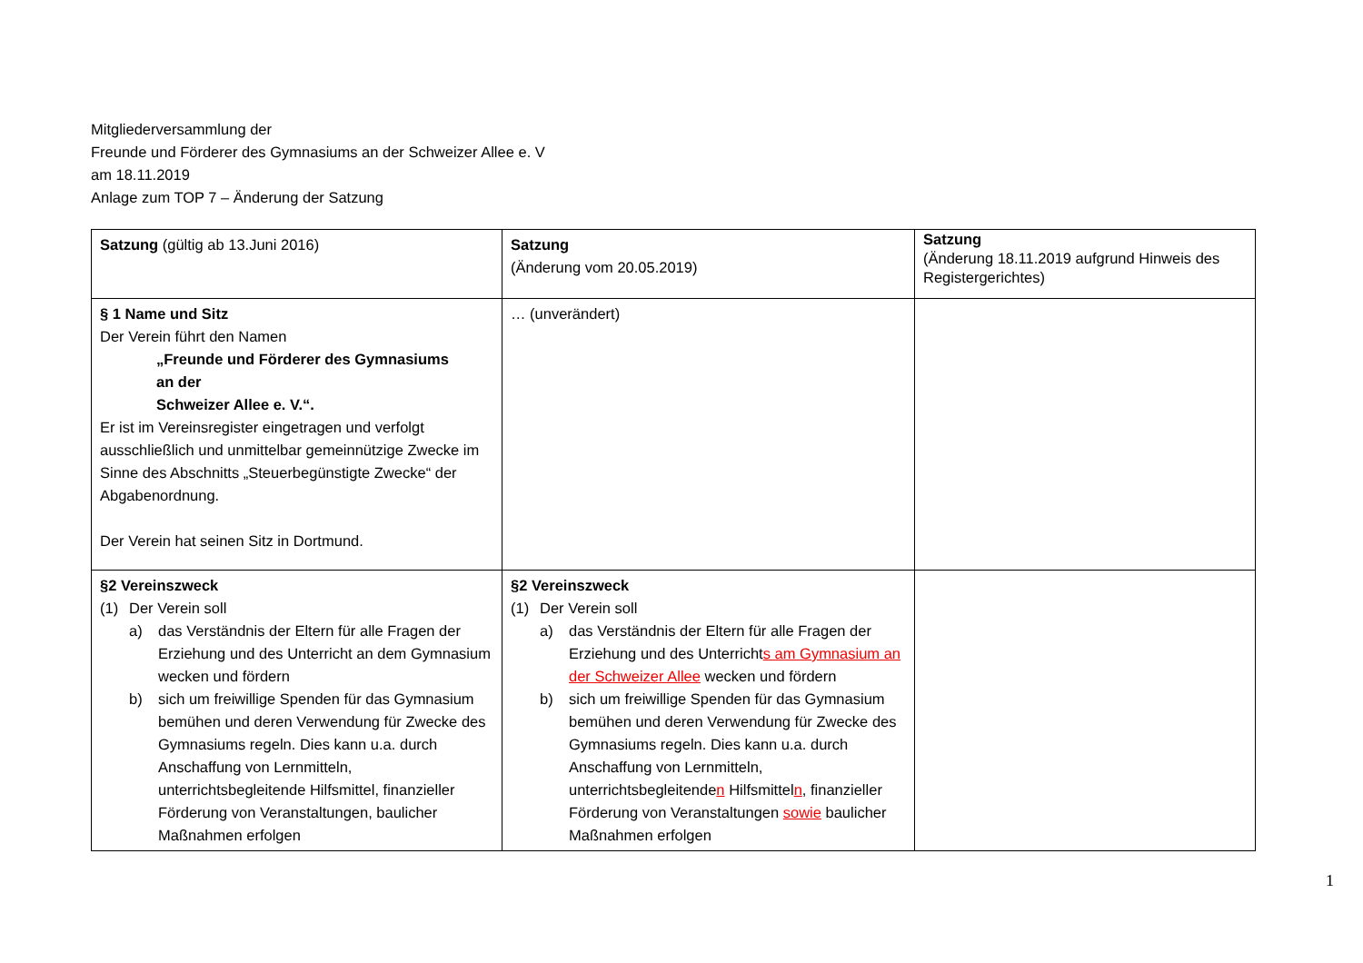Mitgliederversammlung der
Freunde und Förderer des Gymnasiums an der Schweizer Allee e. V
am 18.11.2019
Anlage zum TOP 7 – Änderung der Satzung
| Satzung (gültig ab 13.Juni 2016) | Satzung (Änderung vom 20.05.2019) | Satzung (Änderung 18.11.2019 aufgrund Hinweis des Registergerichtes) |
| § 1 Name und Sitz Der Verein führt den Namen „Freunde und Förderer des Gymnasiums an der Schweizer Allee e. V.“. Er ist im Vereinsregister eingetragen und verfolgt ausschließlich und unmittelbar gemeinnützige Zwecke im Sinne des Abschnitts „Steuerbegünstigte Zwecke“ der Abgabenordnung. Der Verein hat seinen Sitz in Dortmund. | … (unverändert) | |
| §2 Vereinszweck (1) Der Verein soll a) das Verständnis der Eltern für alle Fragen der Erziehung und des Unterricht an dem Gymnasium wecken und fördern b) sich um freiwillige Spenden für das Gymnasium bemühen und deren Verwendung für Zwecke des Gymnasiums regeln. Dies kann u.a. durch Anschaffung von Lernmitteln, unterrichtsbegleitende Hilfsmittel, finanzieller Förderung von Veranstaltungen, baulicher Maßnahmen erfolgen | §2 Vereinszweck (1) Der Verein soll a) das Verständnis der Eltern für alle Fragen der Erziehung und des Unterricht s am Gymnasium an der Schweizer Allee wecken und fördern b) sich um freiwillige Spenden für das Gymnasium bemühen und deren Verwendung für Zwecke des Gymnasiums regeln. Dies kann u.a. durch Anschaffung von Lernmitteln, unterrichtsbegleitende n Hilfsmittel n , finanzieller Förderung von Veranstaltungen sowie baulicher Maßnahmen erfolgen | |
1